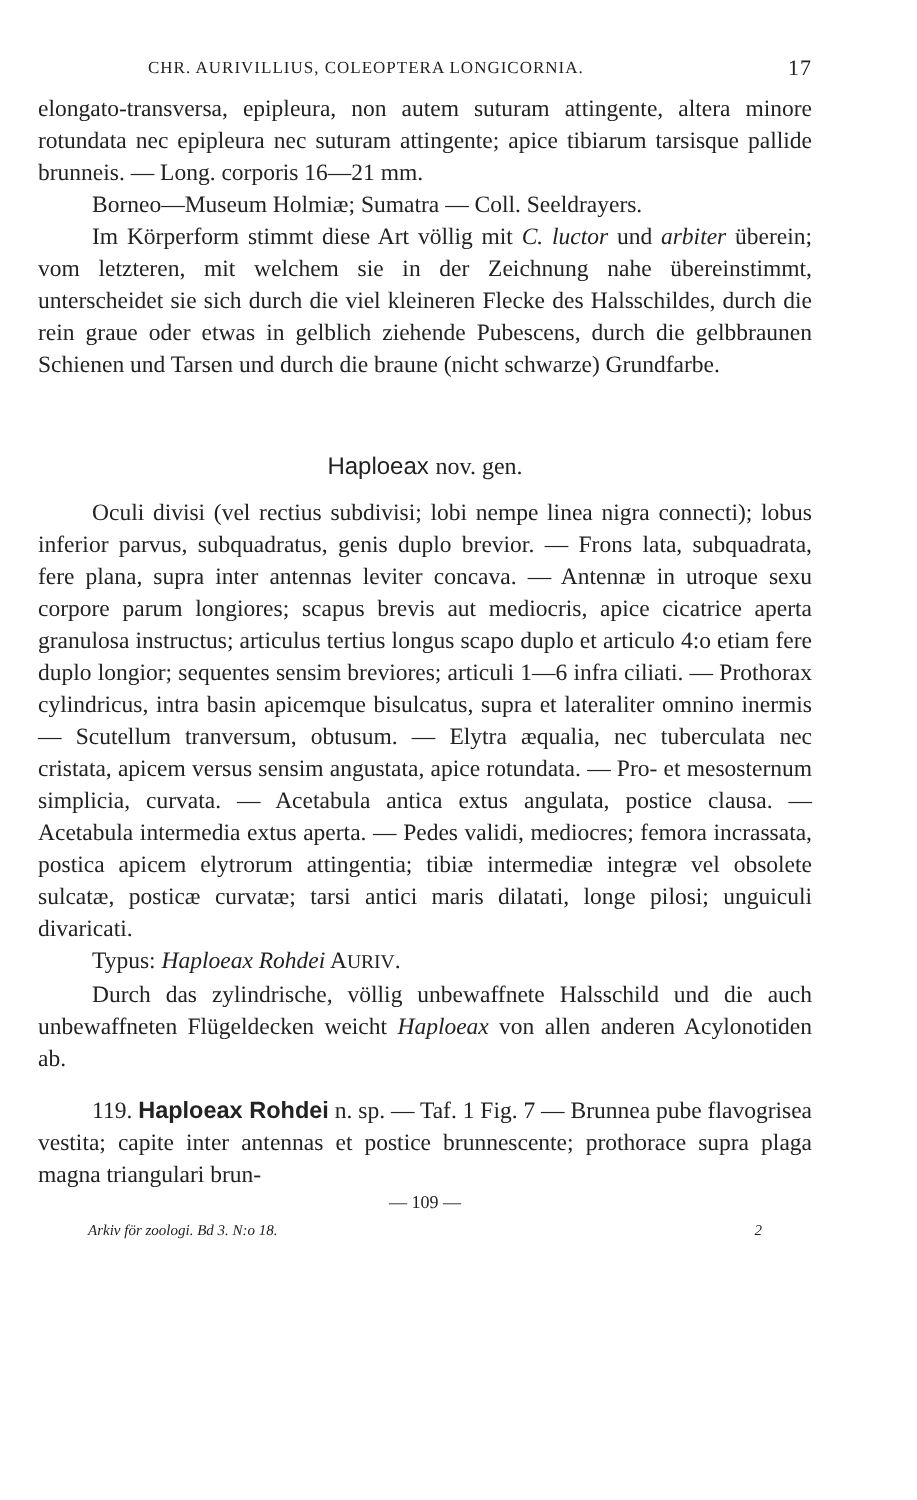CHR. AURIVILLIUS, COLEOPTERA LONGICORNIA. 17
elongato-transversa, epipleura, non autem suturam attingente, altera minore rotundata nec epipleura nec suturam attingente; apice tibiarum tarsisque pallide brunneis. — Long. corporis 16—21 mm.
Borneo—Museum Holmiæ; Sumatra — Coll. Seeldrayers.
Im Körperform stimmt diese Art völlig mit C. luctor und arbiter überein; vom letzteren, mit welchem sie in der Zeichnung nahe übereinstimmt, unterscheidet sie sich durch die viel kleineren Flecke des Halsschildes, durch die rein graue oder etwas in gelblich ziehende Pubescens, durch die gelbbraunen Schienen und Tarsen und durch die braune (nicht schwarze) Grundfarbe.
Haploeax nov. gen.
Oculi divisi (vel rectius subdivisi; lobi nempe linea nigra connecti); lobus inferior parvus, subquadratus, genis duplo brevior. — Frons lata, subquadrata, fere plana, supra inter antennas leviter concava. — Antennæ in utroque sexu corpore parum longiores; scapus brevis aut mediocris, apice cicatrice aperta granulosa instructus; articulus tertius longus scapo duplo et articulo 4:o etiam fere duplo longior; sequentes sensim breviores; articuli 1—6 infra ciliati. — Prothorax cylindricus, intra basin apicemque bisulcatus, supra et lateraliter omnino inermis — Scutellum tranversum, obtusum. — Elytra æqualia, nec tuberculata nec cristata, apicem versus sensim angustata, apice rotundata. — Pro- et mesosternum simplicia, curvata. — Acetabula antica extus angulata, postice clausa. — Acetabula intermedia extus aperta. — Pedes validi, mediocres; femora incrassata, postica apicem elytrorum attingentia; tibiæ intermediæ integræ vel obsolete sulcatæ, posticæ curvatæ; tarsi antici maris dilatati, longe pilosi; unguiculi divaricati.
Typus: Haploeax Rohdei AURIV.
Durch das zylindrische, völlig unbewaffnete Halsschild und die auch unbewaffneten Flügeldecken weicht Haploeax von allen anderen Acylonotiden ab.
119. Haploeax Rohdei n. sp. — Taf. 1 Fig. 7 — Brunnea pube flavogrisea vestita; capite inter antennas et postice brunnescente; prothorace supra plaga magna triangulari brun-
— 109 —
Arkiv för zoologi. Bd 3. N:o 18. 2